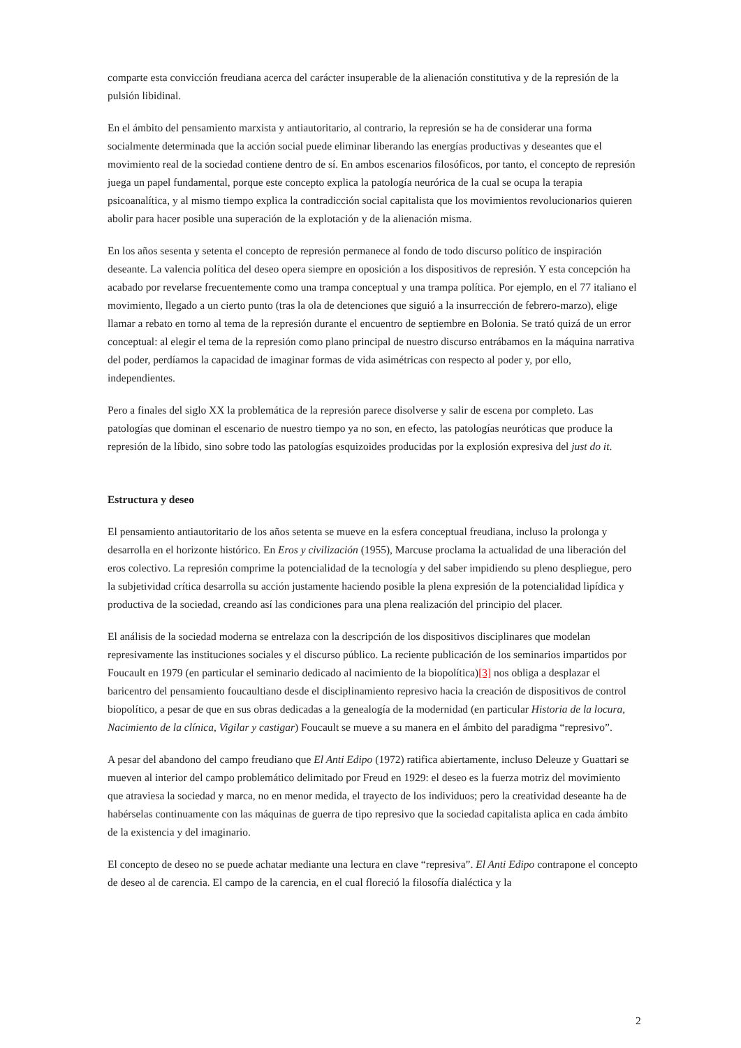comparte esta convicción freudiana acerca del carácter insuperable de la alienación constitutiva y de la represión de la pulsión libidinal.
En el ámbito del pensamiento marxista y antiautoritario, al contrario, la represión se ha de considerar una forma socialmente determinada que la acción social puede eliminar liberando las energías productivas y deseantes que el movimiento real de la sociedad contiene dentro de sí. En ambos escenarios filosóficos, por tanto, el concepto de represión juega un papel fundamental, porque este concepto explica la patología neurórica de la cual se ocupa la terapia psicoanalítica, y al mismo tiempo explica la contradicción social capitalista que los movimientos revolucionarios quieren abolir para hacer posible una superación de la explotación y de la alienación misma.
En los años sesenta y setenta el concepto de represión permanece al fondo de todo discurso político de inspiración deseante. La valencia política del deseo opera siempre en oposición a los dispositivos de represión. Y esta concepción ha acabado por revelarse frecuentemente como una trampa conceptual y una trampa política. Por ejemplo, en el 77 italiano el movimiento, llegado a un cierto punto (tras la ola de detenciones que siguió a la insurrección de febrero-marzo), elige llamar a rebato en torno al tema de la represión durante el encuentro de septiembre en Bolonia. Se trató quizá de un error conceptual: al elegir el tema de la represión como plano principal de nuestro discurso entrábamos en la máquina narrativa del poder, perdíamos la capacidad de imaginar formas de vida asimétricas con respecto al poder y, por ello, independientes.
Pero a finales del siglo XX la problemática de la represión parece disolverse y salir de escena por completo. Las patologías que dominan el escenario de nuestro tiempo ya no son, en efecto, las patologías neuróticas que produce la represión de la líbido, sino sobre todo las patologías esquizoides producidas por la explosión expresiva del just do it.
Estructura y deseo
El pensamiento antiautoritario de los años setenta se mueve en la esfera conceptual freudiana, incluso la prolonga y desarrolla en el horizonte histórico. En Eros y civilización (1955), Marcuse proclama la actualidad de una liberación del eros colectivo. La represión comprime la potencialidad de la tecnología y del saber impidiendo su pleno despliegue, pero la subjetividad crítica desarrolla su acción justamente haciendo posible la plena expresión de la potencialidad lipídica y productiva de la sociedad, creando así las condiciones para una plena realización del principio del placer.
El análisis de la sociedad moderna se entrelaza con la descripción de los dispositivos disciplinares que modelan represivamente las instituciones sociales y el discurso público. La reciente publicación de los seminarios impartidos por Foucault en 1979 (en particular el seminario dedicado al nacimiento de la biopolítica)[3] nos obliga a desplazar el baricentro del pensamiento foucaultiano desde el disciplinamiento represivo hacia la creación de dispositivos de control biopolítico, a pesar de que en sus obras dedicadas a la genealogía de la modernidad (en particular Historia de la locura, Nacimiento de la clínica, Vigilar y castigar) Foucault se mueve a su manera en el ámbito del paradigma “represivo”.
A pesar del abandono del campo freudiano que El Anti Edipo (1972) ratifica abiertamente, incluso Deleuze y Guattari se mueven al interior del campo problemático delimitado por Freud en 1929: el deseo es la fuerza motriz del movimiento que atraviesa la sociedad y marca, no en menor medida, el trayecto de los individuos; pero la creatividad deseante ha de habérselas continuamente con las máquinas de guerra de tipo represivo que la sociedad capitalista aplica en cada ámbito de la existencia y del imaginario.
El concepto de deseo no se puede achatar mediante una lectura en clave “represiva”. El Anti Edipo contrapone el concepto de deseo al de carencia. El campo de la carencia, en el cual floreció la filosofía dialéctica y la
2